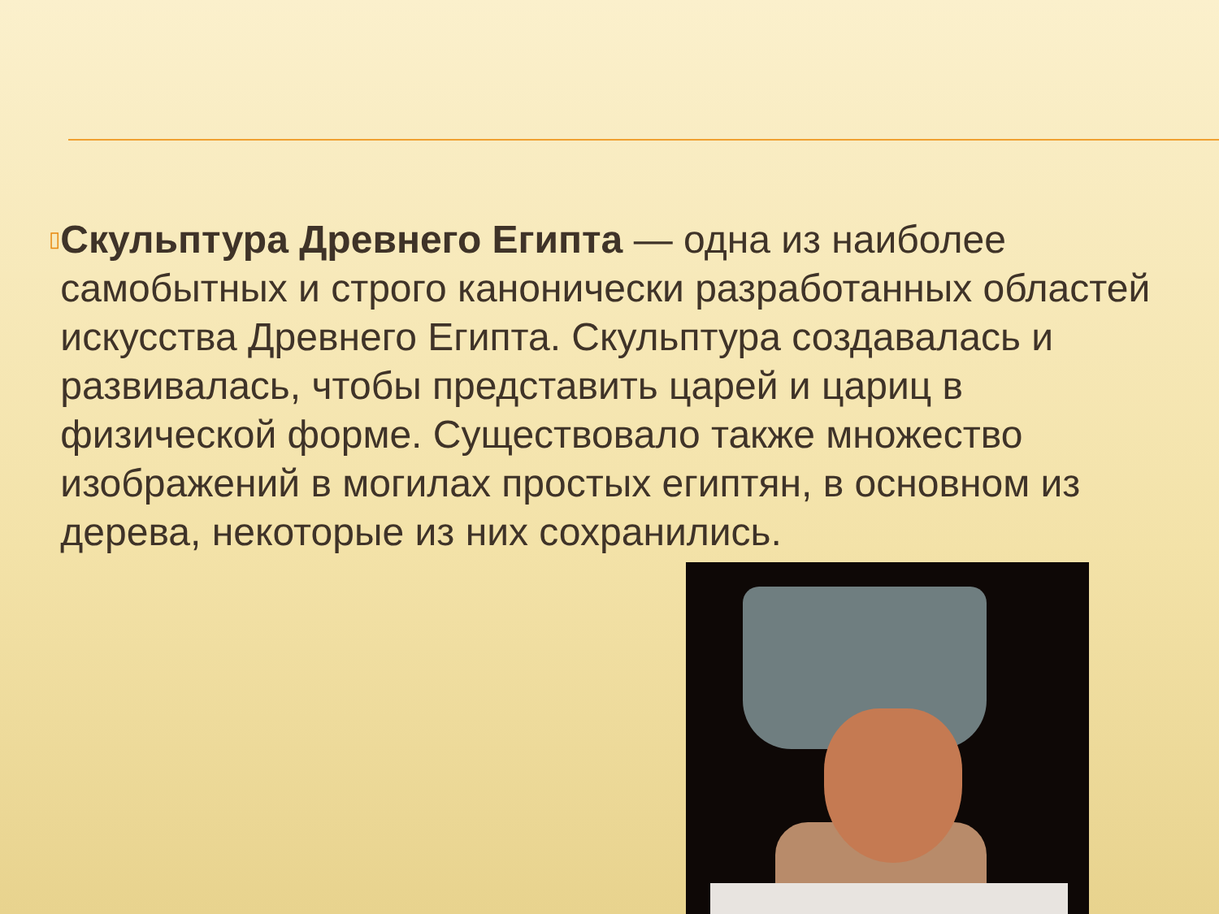▯
Скульптура Древнего Египта — одна из наиболее самобытных и строго канонически разработанных областей искусства Древнего Египта. Скульптура создавалась и развивалась, чтобы представить царей и цариц в физической форме. Существовало также множество изображений в могилах простых египтян, в основном из дерева, некоторые из них сохранились.